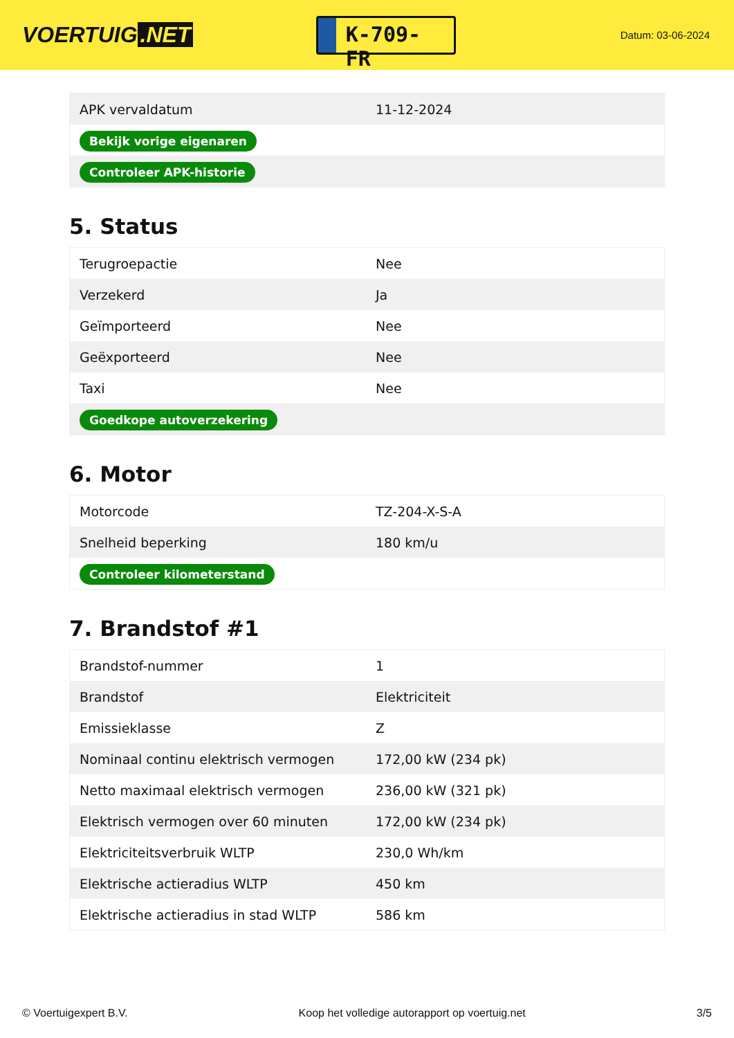VOERTUIG.NET
K-709-FR
Datum: 03-06-2024
| APK vervaldatum | 11-12-2024 |
| Bekijk vorige eigenaren | |
| Controleer APK-historie | |
5. Status
| Terugroepactie | Nee |
| Verzekerd | Ja |
| Geïmporteerd | Nee |
| Geëxporteerd | Nee |
| Taxi | Nee |
| Goedkope autoverzekering | |
6. Motor
| Motorcode | TZ-204-X-S-A |
| Snelheid beperking | 180 km/u |
| Controleer kilometerstand | |
7. Brandstof #1
| Brandstof-nummer | 1 |
| Brandstof | Elektriciteit |
| Emissieklasse | Z |
| Nominaal continu elektrisch vermogen | 172,00 kW (234 pk) |
| Netto maximaal elektrisch vermogen | 236,00 kW (321 pk) |
| Elektrisch vermogen over 60 minuten | 172,00 kW (234 pk) |
| Elektriciteitsverbruik WLTP | 230,0 Wh/km |
| Elektrische actieradius WLTP | 450 km |
| Elektrische actieradius in stad WLTP | 586 km |
© Voertuigexpert B.V. Koop het volledige autorapport op voertuig.net 3/5